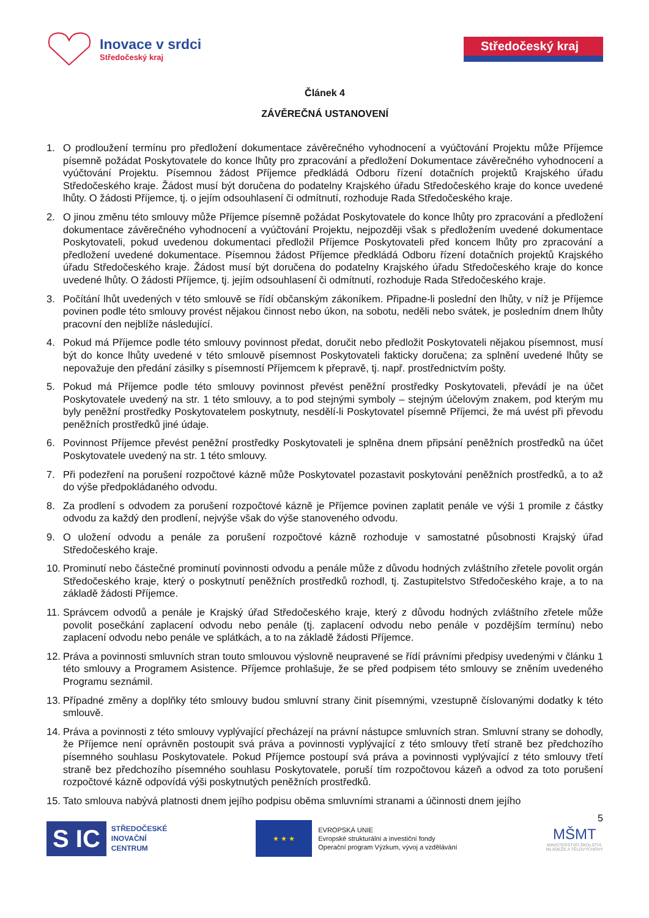Inovace v srdci
Středočeský kraj
Středočeský kraj
Článek 4
ZÁVĚREČNÁ USTANOVENÍ
1. O prodloužení termínu pro předložení dokumentace závěrečného vyhodnocení a vyúčtování Projektu může Příjemce písemně požádat Poskytovatele do konce lhůty pro zpracování a předložení Dokumentace závěrečného vyhodnocení a vyúčtování Projektu. Písemnou žádost Příjemce předkládá Odboru řízení dotačních projektů Krajského úřadu Středočeského kraje. Žádost musí být doručena do podatelny Krajského úřadu Středočeského kraje do konce uvedené lhůty. O žádosti Příjemce, tj. o jejím odsouhlasení či odmítnutí, rozhoduje Rada Středočeského kraje.
2. O jinou změnu této smlouvy může Příjemce písemně požádat Poskytovatele do konce lhůty pro zpracování a předložení dokumentace závěrečného vyhodnocení a vyúčtování Projektu, nejpozději však s předložením uvedené dokumentace Poskytovateli, pokud uvedenou dokumentaci předložil Příjemce Poskytovateli před koncem lhůty pro zpracování a předložení uvedené dokumentace. Písemnou žádost Příjemce předkládá Odboru řízení dotačních projektů Krajského úřadu Středočeského kraje. Žádost musí být doručena do podatelny Krajského úřadu Středočeského kraje do konce uvedené lhůty. O žádosti Příjemce, tj. jejím odsouhlasení či odmítnutí, rozhoduje Rada Středočeského kraje.
3. Počítání lhůt uvedených v této smlouvě se řídí občanským zákoníkem. Připadne-li poslední den lhůty, v níž je Příjemce povinen podle této smlouvy provést nějakou činnost nebo úkon, na sobotu, neděli nebo svátek, je posledním dnem lhůty pracovní den nejblíže následující.
4. Pokud má Příjemce podle této smlouvy povinnost předat, doručit nebo předložit Poskytovateli nějakou písemnost, musí být do konce lhůty uvedené v této smlouvě písemnost Poskytovateli fakticky doručena; za splnění uvedené lhůty se nepovažuje den předání zásilky s písemností Příjemcem k přepravě, tj. např. prostřednictvím pošty.
5. Pokud má Příjemce podle této smlouvy povinnost převést peněžní prostředky Poskytovateli, převádí je na účet Poskytovatele uvedený na str. 1 této smlouvy, a to pod stejnými symboly – stejným účelovým znakem, pod kterým mu byly peněžní prostředky Poskytovatelem poskytnuty, nesdělí-li Poskytovatel písemně Příjemci, že má uvést při převodu peněžních prostředků jiné údaje.
6. Povinnost Příjemce převést peněžní prostředky Poskytovateli je splněna dnem připsání peněžních prostředků na účet Poskytovatele uvedený na str. 1 této smlouvy.
7. Při podezření na porušení rozpočtové kázně může Poskytovatel pozastavit poskytování peněžních prostředků, a to až do výše předpokládaného odvodu.
8. Za prodlení s odvodem za porušení rozpočtové kázně je Příjemce povinen zaplatit penále ve výši 1 promile z částky odvodu za každý den prodlení, nejvýše však do výše stanoveného odvodu.
9. O uložení odvodu a penále za porušení rozpočtové kázně rozhoduje v samostatné působnosti Krajský úřad Středočeského kraje.
10. Prominutí nebo částečné prominutí povinnosti odvodu a penále může z důvodu hodných zvláštního zřetele povolit orgán Středočeského kraje, který o poskytnutí peněžních prostředků rozhodl, tj. Zastupitelstvo Středočeského kraje, a to na základě žádosti Příjemce.
11. Správcem odvodů a penále je Krajský úřad Středočeského kraje, který z důvodu hodných zvláštního zřetele může povolit posečkání zaplacení odvodu nebo penále (tj. zaplacení odvodu nebo penále v pozdějším termínu) nebo zaplacení odvodu nebo penále ve splátkách, a to na základě žádosti Příjemce.
12. Práva a povinnosti smluvních stran touto smlouvou výslovně neupravené se řídí právními předpisy uvedenými v článku 1 této smlouvy a Programem Asistence. Příjemce prohlašuje, že se před podpisem této smlouvy se zněním uvedeného Programu seznámil.
13. Případné změny a doplňky této smlouvy budou smluvní strany činit písemnými, vzestupně číslovanými dodatky k této smlouvě.
14. Práva a povinnosti z této smlouvy vyplývající přecházejí na právní nástupce smluvních stran. Smluvní strany se dohodly, že Příjemce není oprávněn postoupit svá práva a povinnosti vyplývající z této smlouvy třetí straně bez předchozího písemného souhlasu Poskytovatele. Pokud Příjemce postoupí svá práva a povinnosti vyplývající z této smlouvy třetí straně bez předchozího písemného souhlasu Poskytovatele, poruší tím rozpočtovou kázeň a odvod za toto porušení rozpočtové kázně odpovídá výši poskytnutých peněžních prostředků.
15. Tato smlouva nabývá platnosti dnem jejího podpisu oběma smluvními stranami a účinnosti dnem jejího
5
S IC
STŘEDOČESKÉ
INOVAČNÍ
CENTRUM
★ ★ ★
EVROPSKÁ UNIE
Evropské strukturální a investiční fondy
Operační program Výzkum, vývoj a vzdělávání
MŠMT
MINISTERSTVO ŠKOLSTVÍ,
MLÁDEŽE A TĚLOVÝCHOVY